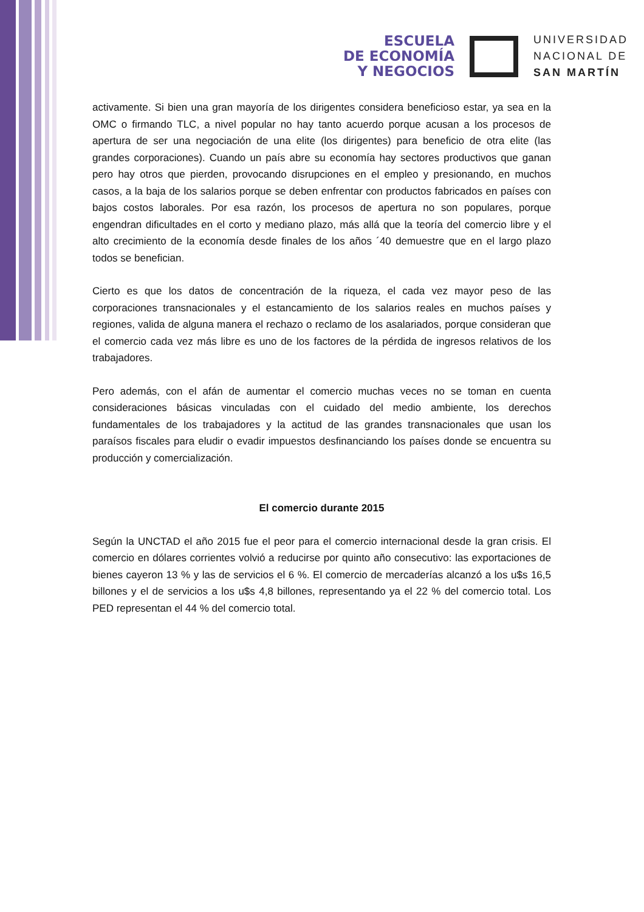ESCUELA
DE ECONOMÍA
Y NEGOCIOS
UNIVERSIDAD
NACIONAL DE
SAN MARTÍN
activamente. Si bien una gran mayoría de los dirigentes considera beneficioso estar, ya sea en la OMC o firmando TLC, a nivel popular no hay tanto acuerdo porque acusan a los procesos de apertura de ser una negociación de una elite (los dirigentes) para beneficio de otra elite (las grandes corporaciones). Cuando un país abre su economía hay sectores productivos que ganan pero hay otros que pierden, provocando disrupciones en el empleo y presionando, en muchos casos, a la baja de los salarios porque se deben enfrentar con productos fabricados en países con bajos costos laborales. Por esa razón, los procesos de apertura no son populares, porque engendran dificultades en el corto y mediano plazo, más allá que la teoría del comercio libre y el alto crecimiento de la economía desde finales de los años ´40 demuestre que en el largo plazo todos se benefician.
Cierto es que los datos de concentración de la riqueza, el cada vez mayor peso de las corporaciones transnacionales y el estancamiento de los salarios reales en muchos países y regiones, valida de alguna manera el rechazo o reclamo de los asalariados, porque consideran que el comercio cada vez más libre es uno de los factores de la pérdida de ingresos relativos de los trabajadores.
Pero además, con el afán de aumentar el comercio muchas veces no se toman en cuenta consideraciones básicas vinculadas con el cuidado del medio ambiente, los derechos fundamentales de los trabajadores y la actitud de las grandes transnacionales que usan los paraísos fiscales para eludir o evadir impuestos desfinanciando los países donde se encuentra su producción y comercialización.
El comercio durante 2015
Según la UNCTAD el año 2015 fue el peor para el comercio internacional desde la gran crisis. El comercio en dólares corrientes volvió a reducirse por quinto año consecutivo: las exportaciones de bienes cayeron 13 % y las de servicios el 6 %. El comercio de mercaderías alcanzó a los u$s 16,5 billones y el de servicios a los u$s 4,8 billones, representando ya el 22 % del comercio total. Los PED representan el 44 % del comercio total.